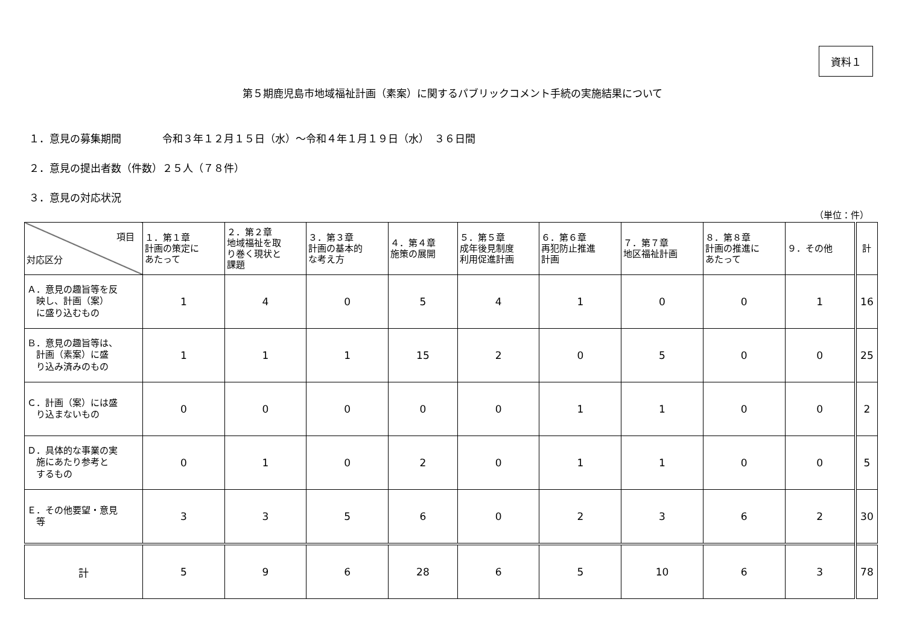資料１
第５期鹿児島市地域福祉計画（素案）に関するパブリックコメント手続の実施結果について
１．意見の募集期間　　　　令和３年１２月１５日（水）～令和４年１月１９日（水）　３６日間
２．意見の提出者数（件数）２５人（７８件）
３．意見の対応状況
（単位：件）
| 項目 対応区分 | １．第１章 計画の策定に あたって | ２．第２章 地域福祉を取 り巻く現状と 課題 | ３．第３章 計画の基本的 な考え方 | ４．第４章 施策の展開 | ５．第５章 成年後見制度 利用促進計画 | ６．第６章 再犯防止推進 計画 | ７．第７章 地区福祉計画 | ８．第８章 計画の推進に あたって | ９．その他 | 計 |
| --- | --- | --- | --- | --- | --- | --- | --- | --- | --- | --- |
| Ａ．意見の趣旨等を反 映し、計画（案） に盛り込むもの | 1 | 4 | 0 | 5 | 4 | 1 | 0 | 0 | 1 | 16 |
| Ｂ．意見の趣旨等は、 計画（素案）に盛 り込み済みのもの | 1 | 1 | 1 | 15 | 2 | 0 | 5 | 0 | 0 | 25 |
| Ｃ．計画（案）には盛 り込まないもの | 0 | 0 | 0 | 0 | 0 | 1 | 1 | 0 | 0 | 2 |
| Ｄ．具体的な事業の実 施にあたり参考と するもの | 0 | 1 | 0 | 2 | 0 | 1 | 1 | 0 | 0 | 5 |
| Ｅ．その他要望・意見 等 | 3 | 3 | 5 | 6 | 0 | 2 | 3 | 6 | 2 | 30 |
| 計 | 5 | 9 | 6 | 28 | 6 | 5 | 10 | 6 | 3 | 78 |